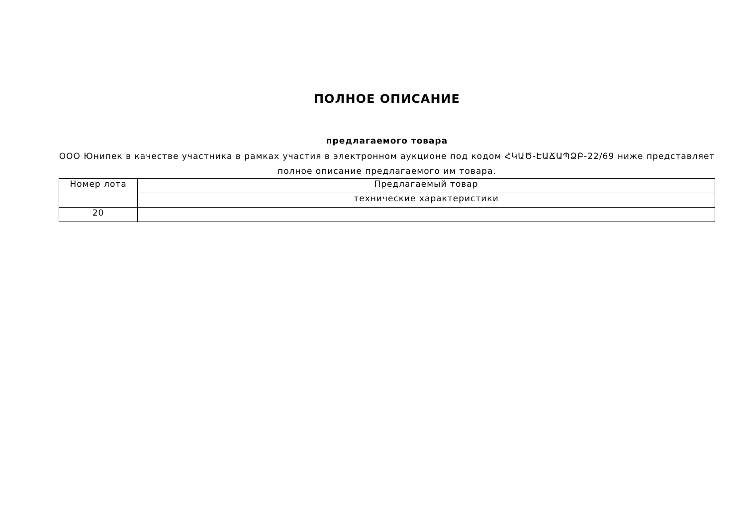ПОЛНОЕ ОПИСАНИЕ
предлагаемого товара
ООО Юнипек в качестве участника в рамках участия в электронном аукционе под кодом ՀԿԱԾ-ԷԱՃԱՊՁԲ-22/69 ниже представляет полное описание предлагаемого им товара.
| Номер лота | Предлагаемый товар |
| --- | --- |
| | технические характеристики |
| 20 | |